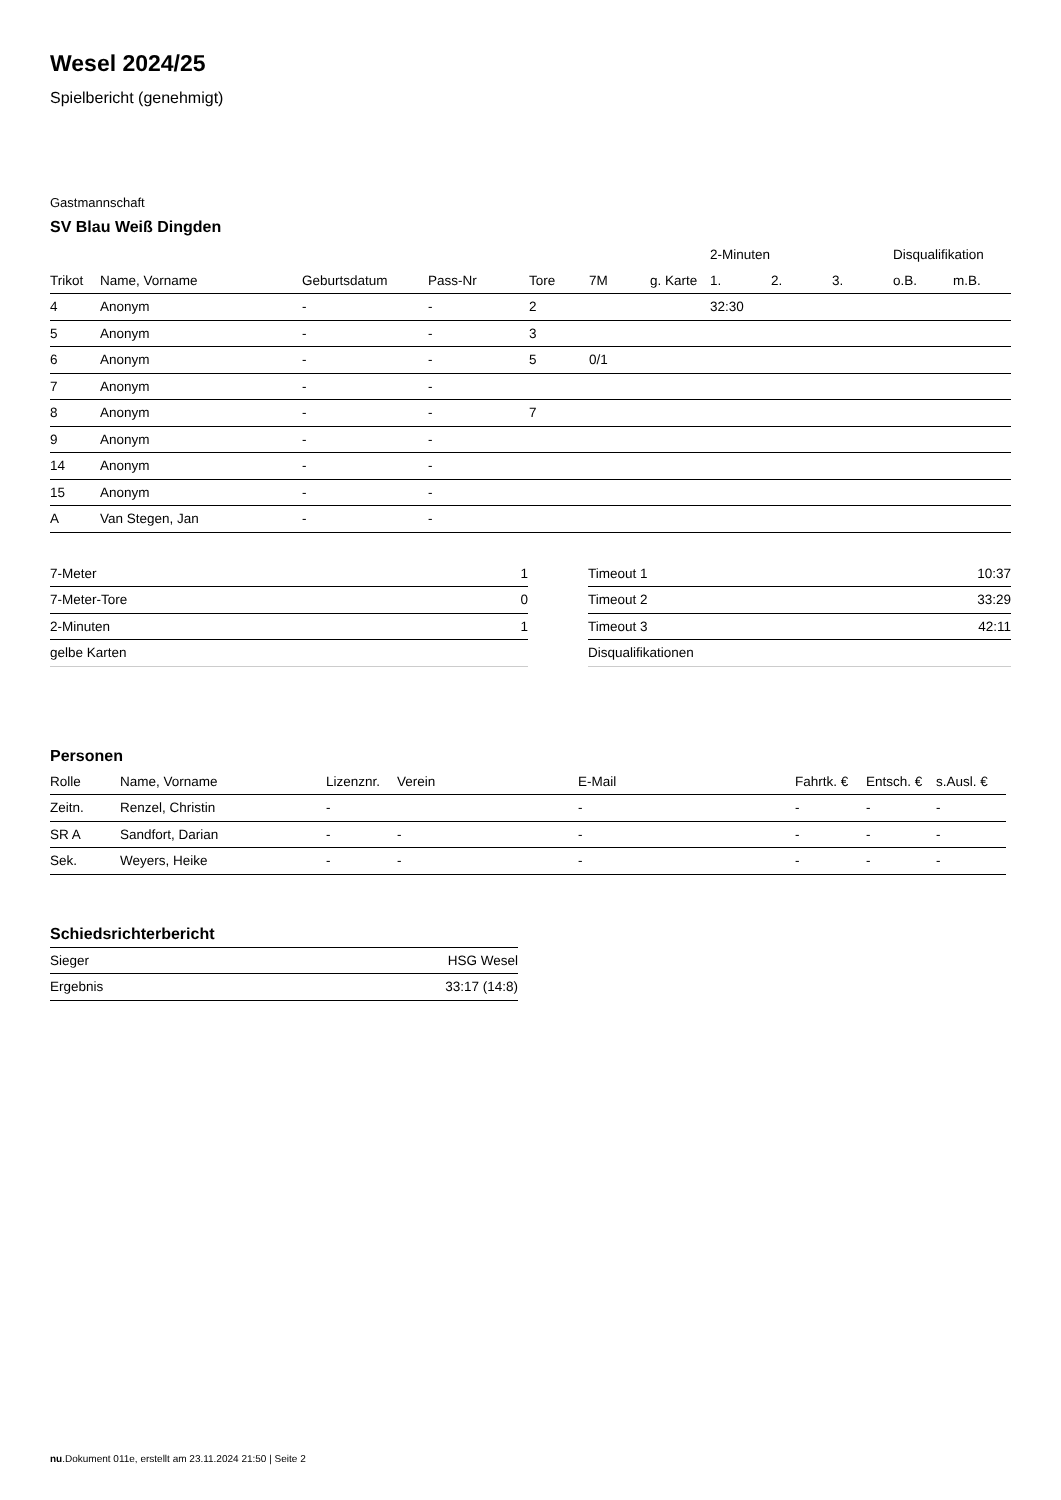Wesel 2024/25
Spielbericht (genehmigt)
Gastmannschaft
SV Blau Weiß Dingden
| | | | | | | | 2-Minuten | | | Disqualifikation | |
| --- | --- | --- | --- | --- | --- | --- | --- | --- | --- | --- | --- |
| Trikot | Name, Vorname | Geburtsdatum | Pass-Nr | Tore | 7M | g. Karte | 1. | 2. | 3. | o.B. | m.B. |
| 4 | Anonym | - | - | 2 | | | 32:30 | | | | |
| 5 | Anonym | - | - | 3 | | | | | | | |
| 6 | Anonym | - | - | 5 | 0/1 | | | | | | |
| 7 | Anonym | - | - | | | | | | | | |
| 8 | Anonym | - | - | 7 | | | | | | | |
| 9 | Anonym | - | - | | | | | | | | |
| 14 | Anonym | - | - | | | | | | | | |
| 15 | Anonym | - | - | | | | | | | | |
| A | Van Stegen, Jan | - | - | | | | | | | | |
| 7-Meter | 1 |
| 7-Meter-Tore | 0 |
| 2-Minuten | 1 |
| gelbe Karten | |
| Timeout 1 | 10:37 |
| Timeout 2 | 33:29 |
| Timeout 3 | 42:11 |
| Disqualifikationen | |
Personen
| Rolle | Name, Vorname | Lizenznr. | Verein | E-Mail | Fahrtk. € | Entsch. € | s.Ausl. € |
| --- | --- | --- | --- | --- | --- | --- | --- |
| Zeitn. | Renzel, Christin | - | | - | - | - | - |
| SR A | Sandfort, Darian | - | - | - | - | - | - |
| Sek. | Weyers, Heike | - | - | - | - | - | - |
Schiedsrichterbericht
| Sieger | HSG Wesel |
| Ergebnis | 33:17 (14:8) |
nu.Dokument 011e, erstellt am 23.11.2024 21:50 | Seite 2